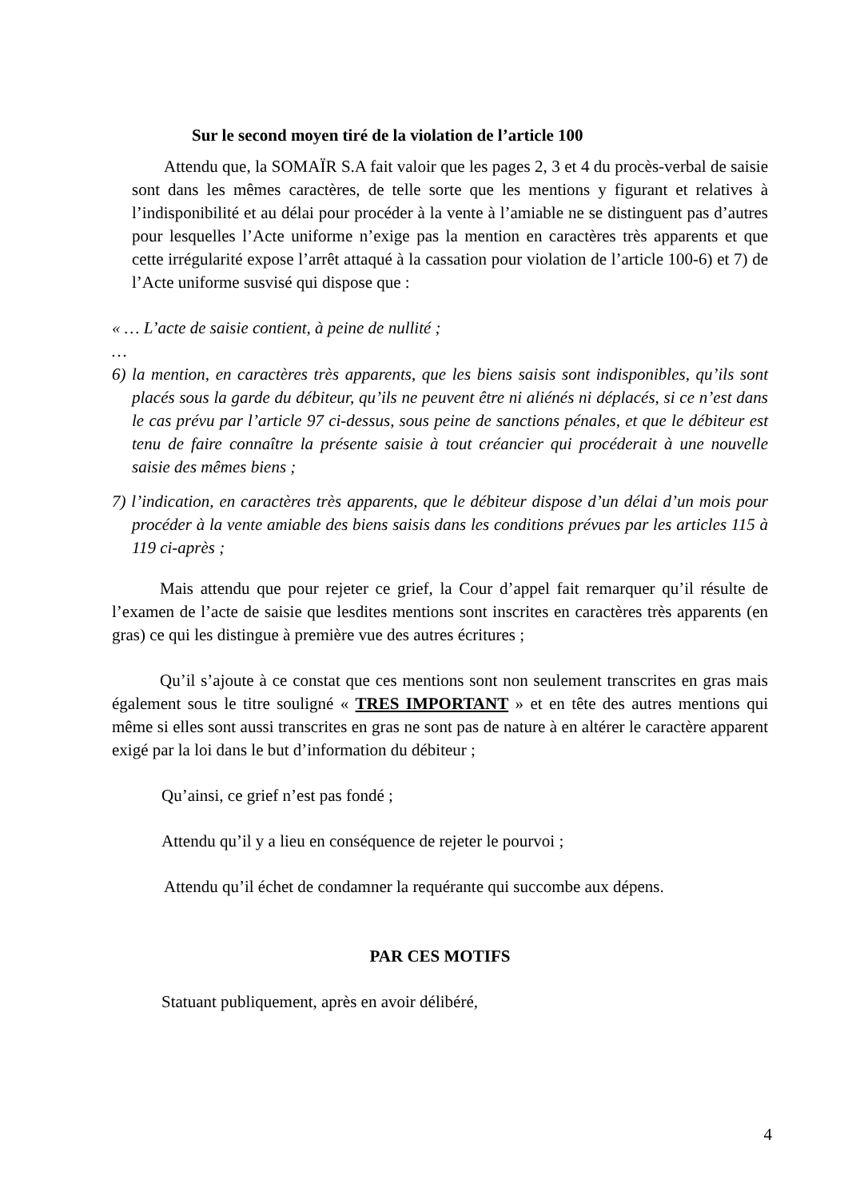Sur le second moyen tiré de la violation de l’article 100
Attendu que, la SOMAÏR S.A fait valoir que les pages 2, 3 et 4 du procès-verbal de saisie sont dans les mêmes caractères, de telle sorte que les mentions y figurant et relatives à l’indisponibilité et au délai pour procéder à la vente à l’amiable ne se distinguent pas d’autres pour lesquelles l’Acte uniforme n’exige pas la mention en caractères très apparents et que cette irrégularité expose l’arrêt attaqué à la cassation pour violation de l’article 100-6) et 7) de l’Acte uniforme susvisé qui dispose que :
« … L’acte de saisie contient, à peine de nullité ;
…
6) la mention, en caractères très apparents, que les biens saisis sont indisponibles, qu’ils sont placés sous la garde du débiteur, qu’ils ne peuvent être ni aliénés ni déplacés, si ce n’est dans le cas prévu par l’article 97 ci-dessus, sous peine de sanctions pénales, et que le débiteur est tenu de faire connaître la présente saisie à tout créancier qui procéderait à une nouvelle saisie des mêmes biens ;
7) l’indication, en caractères très apparents, que le débiteur dispose d’un délai d’un mois pour procéder à la vente amiable des biens saisis dans les conditions prévues par les articles 115 à 119 ci-après ;
Mais attendu que pour rejeter ce grief, la Cour d’appel fait remarquer qu’il résulte de l’examen de l’acte de saisie que lesdites mentions sont inscrites en caractères très apparents (en gras) ce qui les distingue à première vue des autres écritures ;
Qu’il s’ajoute à ce constat que ces mentions sont non seulement transcrites en gras mais également sous le titre souligné « TRES IMPORTANT » et en tête des autres mentions qui même si elles sont aussi transcrites en gras ne sont pas de nature à en altérer le caractère apparent exigé par la loi dans le but d’information du débiteur ;
Qu’ainsi, ce grief n’est pas fondé ;
Attendu qu’il y a lieu en conséquence de rejeter le pourvoi ;
Attendu qu’il échet de condamner la requérante qui succombe aux dépens.
PAR CES MOTIFS
Statuant publiquement, après en avoir délibéré,
4